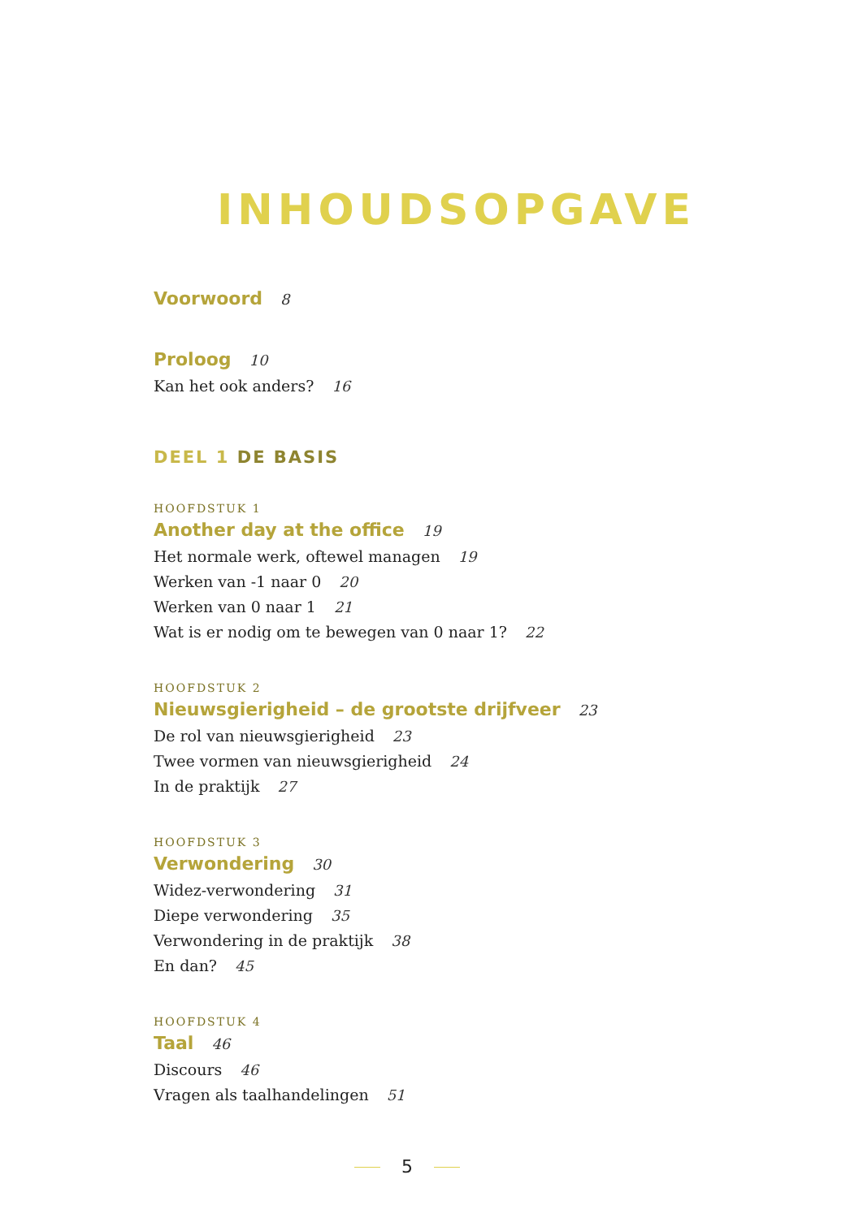INHOUDSOPGAVE
Voorwoord 8
Proloog 10
Kan het ook anders? 16
DEEL 1 DE BASIS
HOOFDSTUK 1
Another day at the office 19
Het normale werk, oftewel managen 19
Werken van -1 naar 0 20
Werken van 0 naar 1 21
Wat is er nodig om te bewegen van 0 naar 1? 22
HOOFDSTUK 2
Nieuwsgierigheid – de grootste drijfveer 23
De rol van nieuwsgierigheid 23
Twee vormen van nieuwsgierigheid 24
In de praktijk 27
HOOFDSTUK 3
Verwondering 30
Widez-verwondering 31
Diepe verwondering 35
Verwondering in de praktijk 38
En dan? 45
HOOFDSTUK 4
Taal 46
Discours 46
Vragen als taalhandelingen 51
5